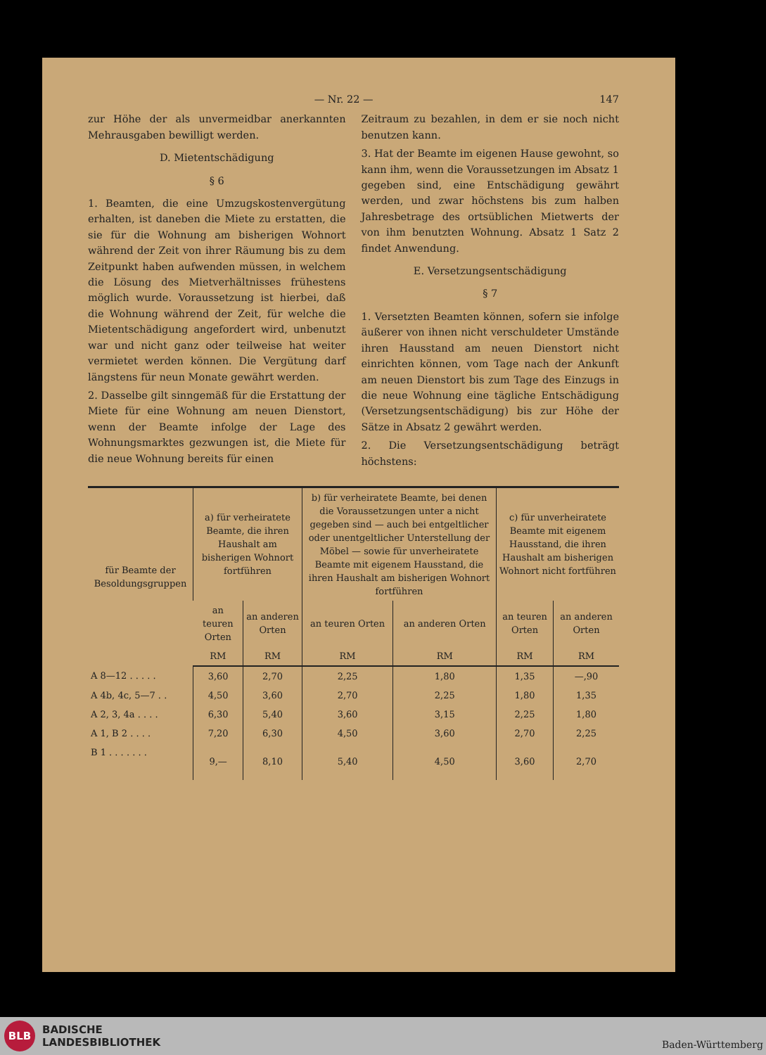— Nr. 22 — 147
zur Höhe der als unvermeidbar anerkannten Mehrausgaben bewilligt werden.
D. Mietentschädigung
§ 6
1. Beamten, die eine Umzugskostenvergütung erhalten, ist daneben die Miete zu erstatten, die sie für die Wohnung am bisherigen Wohnort während der Zeit von ihrer Räumung bis zu dem Zeitpunkt haben aufwenden müssen, in welchem die Lösung des Mietverhältnisses frühestens möglich wurde. Voraussetzung ist hierbei, daß die Wohnung während der Zeit, für welche die Mietentschädigung angefordert wird, unbenutzt war und nicht ganz oder teilweise hat weiter vermietet werden können. Die Vergütung darf längstens für neun Monate gewährt werden.
2. Dasselbe gilt sinngemäß für die Erstattung der Miete für eine Wohnung am neuen Dienstort, wenn der Beamte infolge der Lage des Wohnungsmarktes gezwungen ist, die Miete für die neue Wohnung bereits für einen
Zeitraum zu bezahlen, in dem er sie noch nicht benutzen kann.
3. Hat der Beamte im eigenen Hause gewohnt, so kann ihm, wenn die Voraussetzungen im Absatz 1 gegeben sind, eine Entschädigung gewährt werden, und zwar höchstens bis zum halben Jahresbetrage des ortsüblichen Mietwerts der von ihm benutzten Wohnung. Absatz 1 Satz 2 findet Anwendung.
E. Versetzungsentschädigung
§ 7
1. Versetzten Beamten können, sofern sie infolge äußerer von ihnen nicht verschuldeter Umstände ihren Hausstand am neuen Dienstort nicht einrichten können, vom Tage nach der Ankunft am neuen Dienstort bis zum Tage des Einzugs in die neue Wohnung eine tägliche Entschädigung (Versetzungsentschädigung) bis zur Höhe der Sätze in Absatz 2 gewährt werden.
2. Die Versetzungsentschädigung beträgt höchstens:
| für Beamte der Besoldungsgruppen | a) für verheiratete Beamte, die ihren Haushalt am bisherigen Wohnort fortführen | | b) für verheiratete Beamte, bei denen die Voraussetzungen unter a nicht gegeben sind — auch bei entgeltlicher oder unentgeltlicher Unterstellung der Möbel — sowie für unverheiratete Beamte mit eigenem Hausstand, die ihren Haushalt am bisherigen Wohnort fortführen | | c) für unverheiratete Beamte mit eigenem Hausstand, die ihren Haushalt am bisherigen Wohnort nicht fortführen | |
| --- | --- | --- | --- | --- | --- | --- |
| | an teuren Orten | an anderen Orten | an teuren Orten | an anderen Orten | an teuren Orten | an anderen Orten |
| | RM | RM | RM | RM | RM | RM |
| A 8—12 . . . . . | 3,60 | 2,70 | 2,25 | 1,80 | 1,35 | —,90 |
| A 4b, 4c, 5—7 . . | 4,50 | 3,60 | 2,70 | 2,25 | 1,80 | 1,35 |
| A 2, 3, 4a . . . . | 6,30 | 5,40 | 3,60 | 3,15 | 2,25 | 1,80 |
| A 1, B 2 . . . . | 7,20 | 6,30 | 4,50 | 3,60 | 2,70 | 2,25 |
| B 1 . . . . . . . | 9,— | 8,10 | 5,40 | 4,50 | 3,60 | 2,70 |
BLB
BADISCHE
LANDESBIBLIOTHEK
Baden-Württemberg